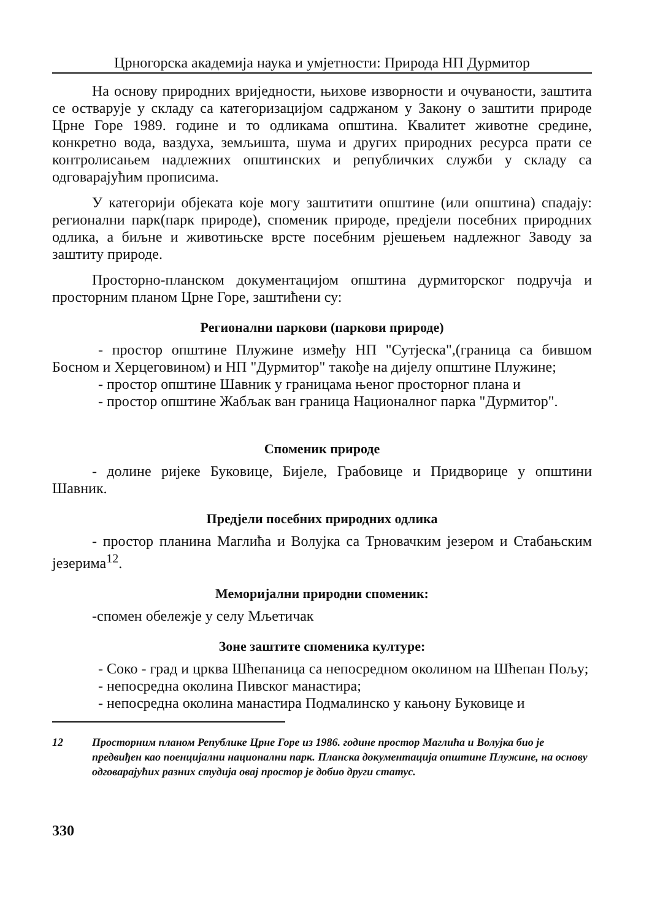Црногорска академија наука и умјетности: Природа НП Дурмитор
На основу природних вриједности, њихове изворности и очуваности, заштита се остварује у складу са категоризацијом садржаном у Закону о заштити природе Црне Горе 1989. године и то одликама општина. Квалитет животне средине, конкретно вода, ваздуха, земљишта, шума и других природних ресурса прати се контролисањем надлежних општинских и републичких служби у складу са одговарајућим прописима.
У категорији објеката које могу заштитити општине (или општина) спадају: регионални парк(парк природе), споменик природе, предјели посебних природних одлика, а биљне и животињске врсте посебним рјешењем надлежног Заводу за заштиту природе.
Просторно-планском документацијом општина дурмиторског подручја и просторним планом Црне Горе, заштићени су:
Регионални паркови (паркови природе)
- простор општине Плужине између НП "Сутјеска",(граница са бившом Босном и Херцеговином) и НП "Дурмитор" такође на дијелу општине Плужине;
- простор општине Шавник у границама њеног просторног плана и
- простор општине Жабљак ван граница Националног парка "Дурмитор".
Споменик природе
- долине ријеке Буковице, Бијеле, Грабовице и Придворице у општини Шавник.
Предјели посебних природних одлика
- простор планина Маглића и Волујка са Трновачким језером и Стабањским језерима<sup>12</sup>.
Меморијални природни споменик:
-спомен обележје у селу Мљетичак
Зоне заштите споменика културе:
- Соко - град и црква Шћепаница са непосредном околином на Шћепан Пољу;
- непосредна околина Пивског манастира;
- непосредна околина манастира Подмалинско у кањону Буковице и
12 Просторним планом Републике Црне Горе из 1986. године простор Маглића и Волујка био је предвиђен као поенцијални национални парк. Планска документација општине Плужине, на основу одговарајућих разних студија овај простор је добио други статус.
330